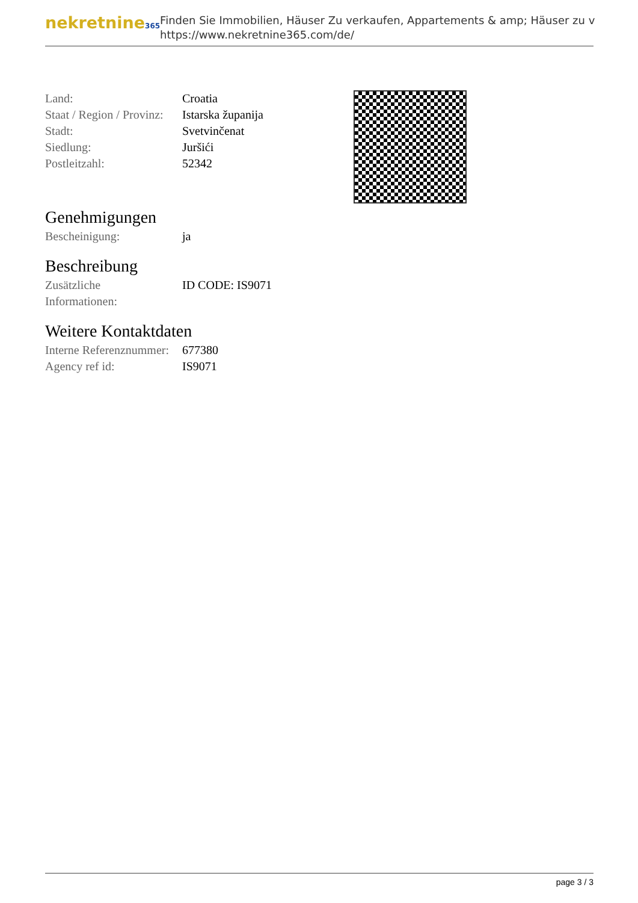nekretnine365
Finden Sie Immobilien, Häuser Zu verkaufen, Appartements & amp; Häuser zu v
https://www.nekretnine365.com/de/
| Land: | Croatia |
| Staat / Region / Provinz: | Istarska županija |
| Stadt: | Svetvinčenat |
| Siedlung: | Juršići |
| Postleitzahl: | 52342 |
Genehmigungen
| Bescheinigung: | ja |
Beschreibung
| Zusätzliche Informationen: | ID CODE: IS9071 |
Weitere Kontaktdaten
| Interne Referenznummer: | 677380 |
| Agency ref id: | IS9071 |
page 3 / 3